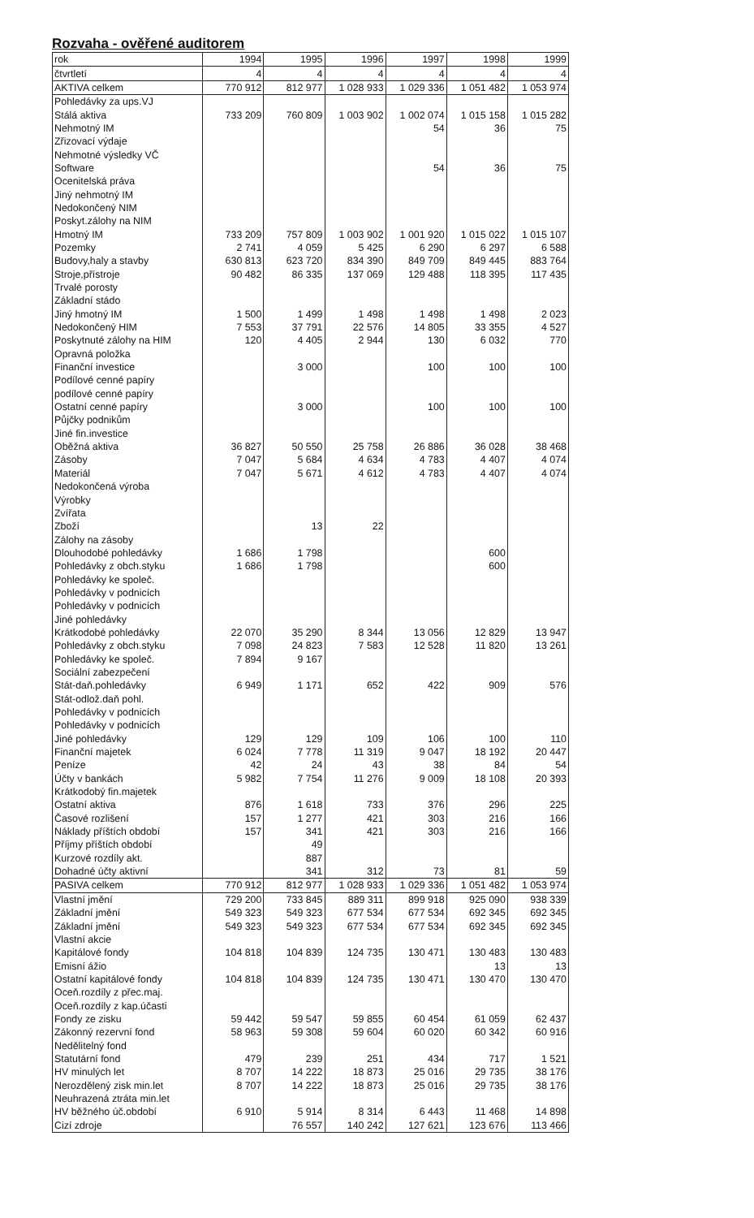Rozvaha - ověřené auditorem
| rok | 1994 | 1995 | 1996 | 1997 | 1998 | 1999 |
| --- | --- | --- | --- | --- | --- | --- |
| čtvrtletí | 4 | 4 | 4 | 4 | 4 | 4 |
| AKTIVA celkem | 770 912 | 812 977 | 1 028 933 | 1 029 336 | 1 051 482 | 1 053 974 |
| Pohledávky za ups.VJ | | | | | | |
| Stálá aktiva | 733 209 | 760 809 | 1 003 902 | 1 002 074 | 1 015 158 | 1 015 282 |
| Nehmotný IM | | | | 54 | 36 | 75 |
| Zřizovací výdaje | | | | | | |
| Nehmotné výsledky VČ | | | | | | |
| Software | | | | 54 | 36 | 75 |
| Ocenitelská práva | | | | | | |
| Jiný nehmotný IM | | | | | | |
| Nedokončený NIM | | | | | | |
| Poskyt.zálohy na NIM | | | | | | |
| Hmotný IM | 733 209 | 757 809 | 1 003 902 | 1 001 920 | 1 015 022 | 1 015 107 |
| Pozemky | 2 741 | 4 059 | 5 425 | 6 290 | 6 297 | 6 588 |
| Budovy,haly a stavby | 630 813 | 623 720 | 834 390 | 849 709 | 849 445 | 883 764 |
| Stroje,přístroje | 90 482 | 86 335 | 137 069 | 129 488 | 118 395 | 117 435 |
| Trvalé porosty | | | | | | |
| Základní stádo | | | | | | |
| Jiný hmotný IM | 1 500 | 1 499 | 1 498 | 1 498 | 1 498 | 2 023 |
| Nedokončený HIM | 7 553 | 37 791 | 22 576 | 14 805 | 33 355 | 4 527 |
| Poskytnuté zálohy na HIM | 120 | 4 405 | 2 944 | 130 | 6 032 | 770 |
| Opravná položka | | | | | | |
| Finanční investice | | 3 000 | | 100 | 100 | 100 |
| Podílové cenné papíry | | | | | | |
| podílové cenné papíry | | | | | | |
| Ostatní cenné papíry | | 3 000 | | 100 | 100 | 100 |
| Půjčky podnikům | | | | | | |
| Jiné fin.investice | | | | | | |
| Oběžná aktiva | 36 827 | 50 550 | 25 758 | 26 886 | 36 028 | 38 468 |
| Zásoby | 7 047 | 5 684 | 4 634 | 4 783 | 4 407 | 4 074 |
| Materiál | 7 047 | 5 671 | 4 612 | 4 783 | 4 407 | 4 074 |
| Nedokončená výroba | | | | | | |
| Výrobky | | | | | | |
| Zvířata | | | | | | |
| Zboží | | 13 | 22 | | | |
| Zálohy na zásoby | | | | | | |
| Dlouhodobé pohledávky | 1 686 | 1 798 | | | 600 | |
| Pohledávky z obch.styku | 1 686 | 1 798 | | | 600 | |
| Pohledávky ke společ. | | | | | | |
| Pohledávky v podnicích | | | | | | |
| Pohledávky v podnicích | | | | | | |
| Jiné pohledávky | | | | | | |
| Krátkodobé pohledávky | 22 070 | 35 290 | 8 344 | 13 056 | 12 829 | 13 947 |
| Pohledávky z obch.styku | 7 098 | 24 823 | 7 583 | 12 528 | 11 820 | 13 261 |
| Pohledávky ke společ. | 7 894 | 9 167 | | | | |
| Sociální zabezpečení | | | | | | |
| Stát-daň.pohledávky | 6 949 | 1 171 | 652 | 422 | 909 | 576 |
| Stát-odlož.daň pohl. | | | | | | |
| Pohledávky v podnicích | | | | | | |
| Pohledávky v podnicích | | | | | | |
| Jiné pohledávky | 129 | 129 | 109 | 106 | 100 | 110 |
| Finanční majetek | 6 024 | 7 778 | 11 319 | 9 047 | 18 192 | 20 447 |
| Peníze | 42 | 24 | 43 | 38 | 84 | 54 |
| Účty v bankách | 5 982 | 7 754 | 11 276 | 9 009 | 18 108 | 20 393 |
| Krátkodobý fin.majetek | | | | | | |
| Ostatní aktiva | 876 | 1 618 | 733 | 376 | 296 | 225 |
| Časové rozlišení | 157 | 1 277 | 421 | 303 | 216 | 166 |
| Náklady příštích období | 157 | 341 | 421 | 303 | 216 | 166 |
| Příjmy příštích období | | 49 | | | | |
| Kurzové rozdíly akt. | | 887 | | | | |
| Dohadné účty aktivní | | 341 | 312 | 73 | 81 | 59 |
| PASIVA celkem | 770 912 | 812 977 | 1 028 933 | 1 029 336 | 1 051 482 | 1 053 974 |
| Vlastní jmění | 729 200 | 733 845 | 889 311 | 899 918 | 925 090 | 938 339 |
| Základní jmění | 549 323 | 549 323 | 677 534 | 677 534 | 692 345 | 692 345 |
| Základní jmění | 549 323 | 549 323 | 677 534 | 677 534 | 692 345 | 692 345 |
| Vlastní akcie | | | | | | |
| Kapitálové fondy | 104 818 | 104 839 | 124 735 | 130 471 | 130 483 | 130 483 |
| Emisní ážio | | | | | 13 | 13 |
| Ostatní kapitálové fondy | 104 818 | 104 839 | 124 735 | 130 471 | 130 470 | 130 470 |
| Oceň.rozdíly z přec.maj. | | | | | | |
| Oceň.rozdíly z kap.účasti | | | | | | |
| Fondy ze zisku | 59 442 | 59 547 | 59 855 | 60 454 | 61 059 | 62 437 |
| Zákonný rezervní fond | 58 963 | 59 308 | 59 604 | 60 020 | 60 342 | 60 916 |
| Nedělitelný fond | | | | | | |
| Statutární fond | 479 | 239 | 251 | 434 | 717 | 1 521 |
| HV minulých let | 8 707 | 14 222 | 18 873 | 25 016 | 29 735 | 38 176 |
| Nerozdělený zisk min.let | 8 707 | 14 222 | 18 873 | 25 016 | 29 735 | 38 176 |
| Neuhrazená ztráta min.let | | | | | | |
| HV běžného úč.období | 6 910 | 5 914 | 8 314 | 6 443 | 11 468 | 14 898 |
| Cizí zdroje | | 76 557 | 140 242 | 127 621 | 123 676 | 113 466 |